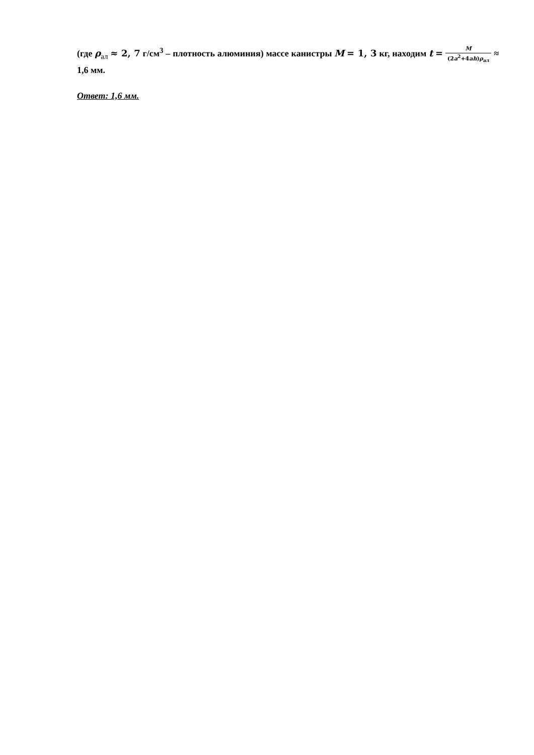(где ρ<sub>ал</sub> ≈ 2, 7 г/см<sup>3</sup> – плотность алюминия) массе канистры M = 1, 3 кг, находим t = M (2a<sup>2</sup>+4ah)ρ<sub>ал</sub> ≈ 1,6 мм.
Ответ: 1,6 мм.